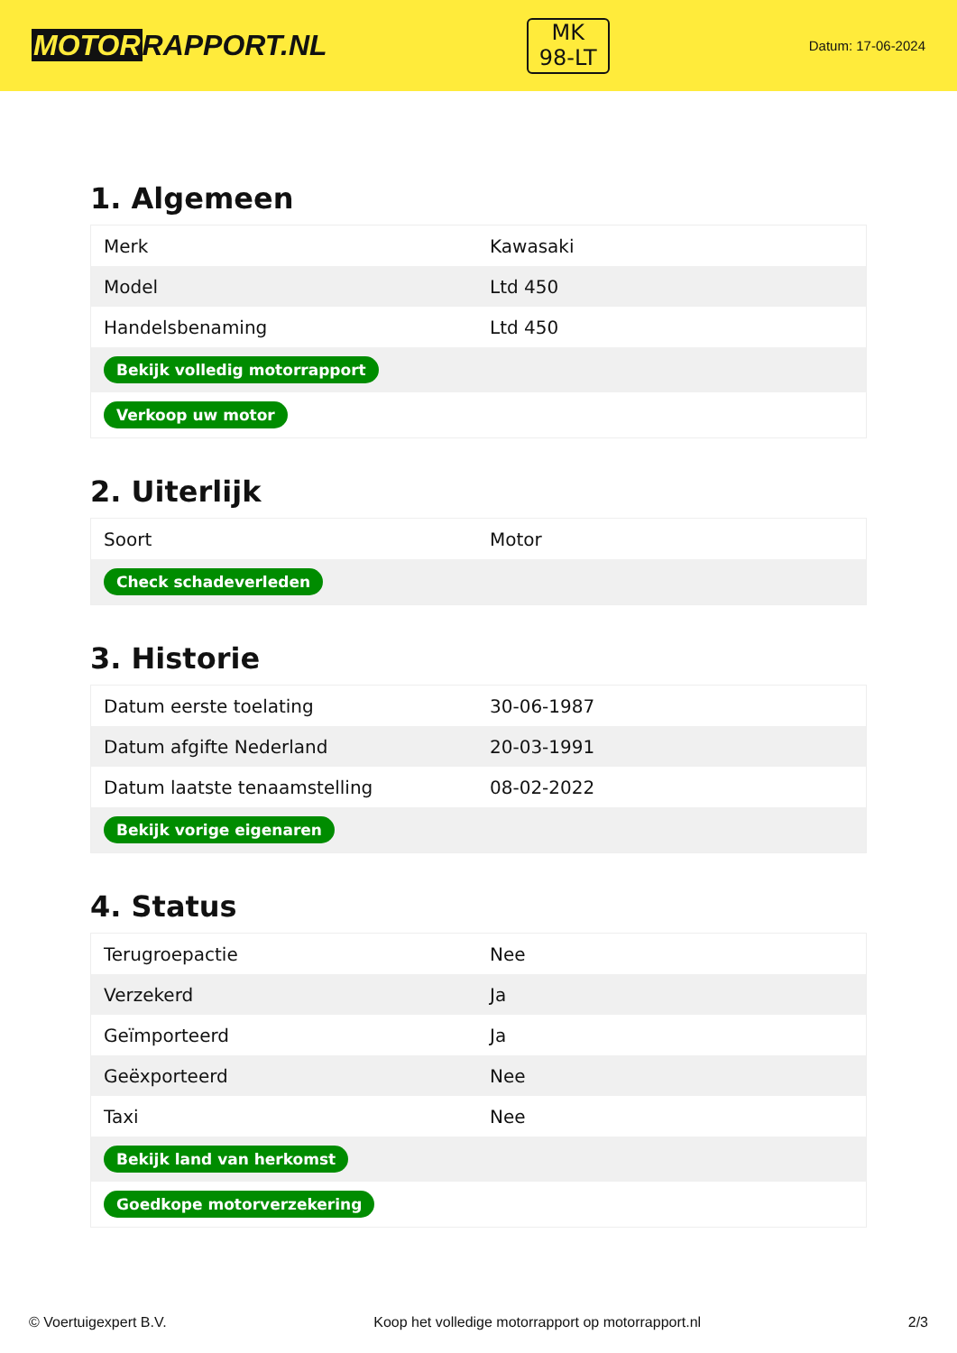MOTORRAPPORT.NL
MK
98-LT
Datum: 17-06-2024
1. Algemeen
| Merk | Kawasaki |
| Model | Ltd 450 |
| Handelsbenaming | Ltd 450 |
| Bekijk volledig motorrapport | |
| Verkoop uw motor | |
2. Uiterlijk
| Soort | Motor |
| Check schadeverleden | |
3. Historie
| Datum eerste toelating | 30-06-1987 |
| Datum afgifte Nederland | 20-03-1991 |
| Datum laatste tenaamstelling | 08-02-2022 |
| Bekijk vorige eigenaren | |
4. Status
| Terugroepactie | Nee |
| Verzekerd | Ja |
| Geïmporteerd | Ja |
| Geëxporteerd | Nee |
| Taxi | Nee |
| Bekijk land van herkomst | |
| Goedkope motorverzekering | |
© Voertuigexpert B.V. Koop het volledige motorrapport op motorrapport.nl 2/3